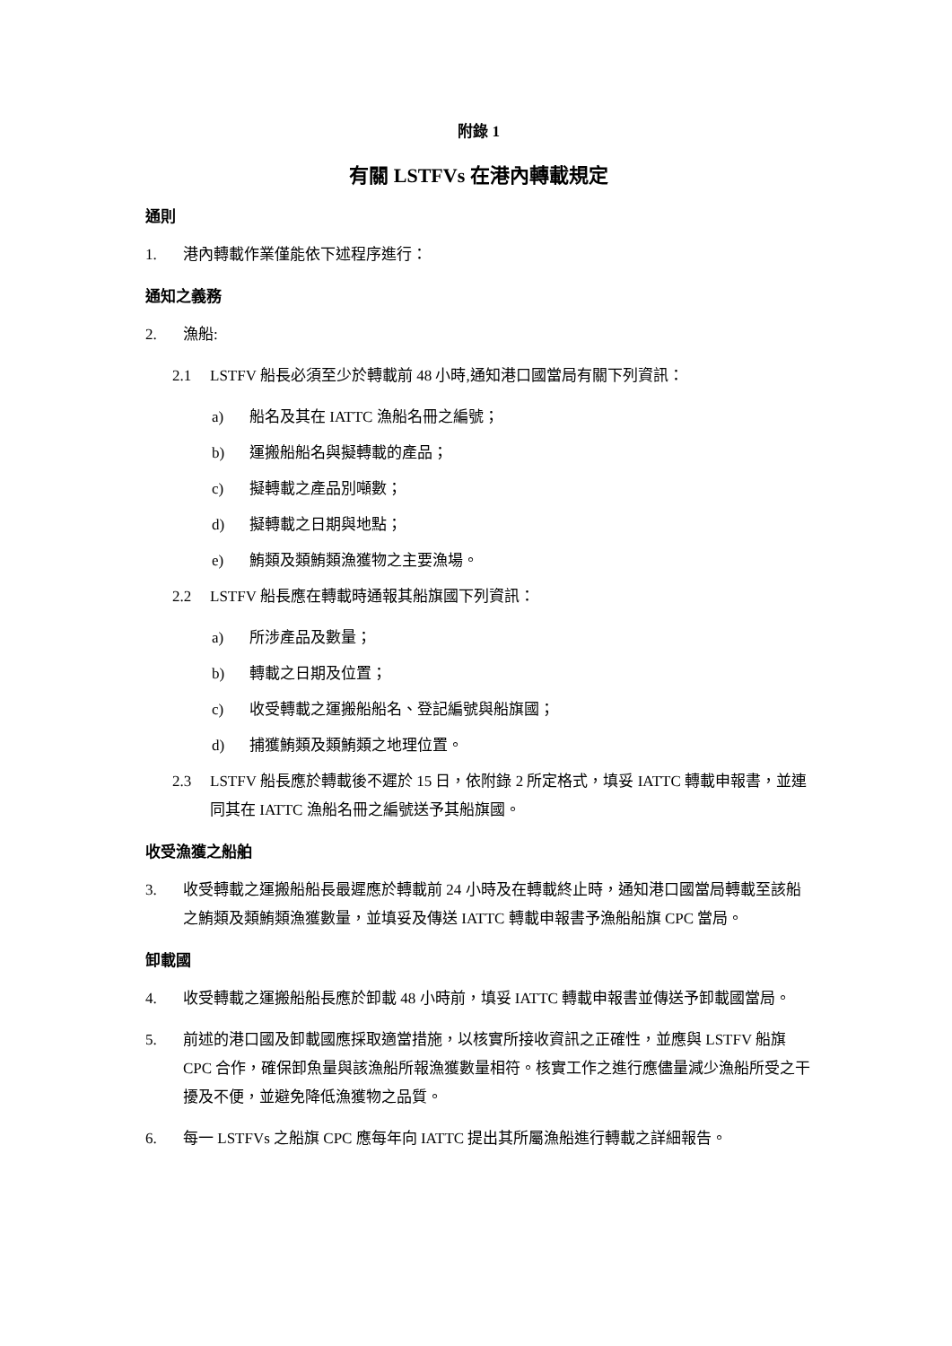附錄 1
有關 LSTFVs 在港內轉載規定
通則
1. 港內轉載作業僅能依下述程序進行：
通知之義務
2. 漁船:
2.1 LSTFV 船長必須至少於轉載前 48 小時,通知港口國當局有關下列資訊：
a) 船名及其在 IATTC 漁船名冊之編號；
b) 運搬船船名與擬轉載的產品；
c) 擬轉載之產品別噸數；
d) 擬轉載之日期與地點；
e) 鮪類及類鮪類漁獲物之主要漁場。
2.2 LSTFV 船長應在轉載時通報其船旗國下列資訊：
a) 所涉產品及數量；
b) 轉載之日期及位置；
c) 收受轉載之運搬船船名、登記編號與船旗國；
d) 捕獲鮪類及類鮪類之地理位置。
2.3 LSTFV 船長應於轉載後不遲於 15 日，依附錄 2 所定格式，填妥 IATTC 轉載申報書，並連同其在 IATTC 漁船名冊之編號送予其船旗國。
收受漁獲之船舶
3. 收受轉載之運搬船船長最遲應於轉載前 24 小時及在轉載終止時，通知港口國當局轉載至該船之鮪類及類鮪類漁獲數量，並填妥及傳送 IATTC 轉載申報書予漁船船旗 CPC 當局。
卸載國
4. 收受轉載之運搬船船長應於卸載 48 小時前，填妥 IATTC 轉載申報書並傳送予卸載國當局。
5. 前述的港口國及卸載國應採取適當措施，以核實所接收資訊之正確性，並應與 LSTFV 船旗 CPC 合作，確保卸魚量與該漁船所報漁獲數量相符。核實工作之進行應儘量減少漁船所受之干擾及不便，並避免降低漁獲物之品質。
6. 每一 LSTFVs 之船旗 CPC 應每年向 IATTC 提出其所屬漁船進行轉載之詳細報告。